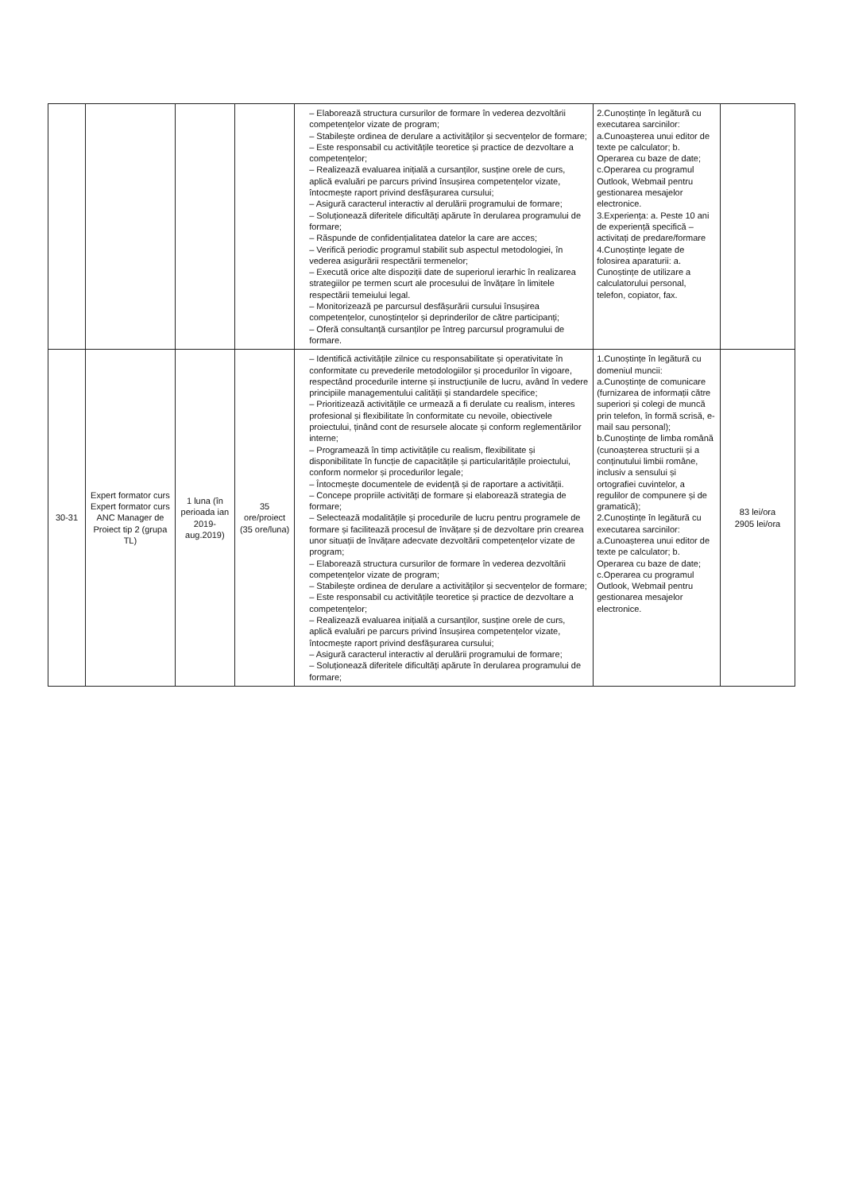| | | | | – Elaborează structura cursurilor de formare în vederea dezvoltării competențelor vizate de program; – Stabilește ordinea de derulare a activităților și secvențelor de formare; – Este responsabil cu activitățile teoretice și practice de dezvoltare a competențelor; – Realizează evaluarea inițială a cursanților, susține orele de curs, aplică evaluări pe parcurs privind însușirea competențelor vizate, întocmește raport privind desfășurarea cursului; – Asigură caracterul interactiv al derulării programului de formare; – Soluționează diferitele dificultăți apărute în derularea programului de formare; – Răspunde de confidențialitatea datelor la care are acces; – Verifică periodic programul stabilit sub aspectul metodologiei, în vederea asigurării respectării termenelor; – Execută orice alte dispoziții date de superiorul ierarhic în realizarea strategiilor pe termen scurt ale procesului de învățare în limitele respectării temeiului legal. – Monitorizează pe parcursul desfășurării cursului însușirea competențelor, cunoștințelor și deprinderilor de către participanți; – Oferă consultanță cursanților pe întreg parcursul programului de formare. | 2.Cunoștințe în legătură cu executarea sarcinilor: a.Cunoașterea unui editor de texte pe calculator; b. Operarea cu baze de date; c.Operarea cu programul Outlook, Webmail pentru gestionarea mesajelor electronice. 3.Experiența: a. Peste 10 ani de experiență specifică – activitați de predare/formare 4.Cunoștințe legate de folosirea aparaturii: a. Cunoștințe de utilizare a calculatorului personal, telefon, copiator, fax. | |
| 30-31 | Expert formator curs Expert formator curs ANC Manager de Proiect tip 2 (grupa TL) | 1 luna (în perioada ian 2019- aug.2019) | 35 ore/proiect (35 ore/luna) | – Identifică activitățile zilnice cu responsabilitate și operativitate în conformitate cu prevederile metodologiilor și procedurilor în vigoare, respectând procedurile interne și instrucțiunile de lucru, având în vedere principiile managementului calității și standardele specifice; – Prioritizează activitățile ce urmează a fi derulate cu realism, interes profesional și flexibilitate în conformitate cu nevoile, obiectivele proiectului, ținând cont de resursele alocate și conform reglementărilor interne; – Programează în timp activitățile cu realism, flexibilitate și disponibilitate în funcție de capacitățile și particularitățile proiectului, conform normelor și procedurilor legale; – Întocmește documentele de evidență și de raportare a activității. – Concepe propriile activități de formare și elaborează strategia de formare; – Selectează modalitățile și procedurile de lucru pentru programele de formare și facilitează procesul de învățare și de dezvoltare prin crearea unor situații de învățare adecvate dezvoltării competențelor vizate de program; – Elaborează structura cursurilor de formare în vederea dezvoltării competențelor vizate de program; – Stabilește ordinea de derulare a activităților și secvențelor de formare; – Este responsabil cu activitățile teoretice și practice de dezvoltare a competențelor; – Realizează evaluarea inițială a cursanților, susține orele de curs, aplică evaluări pe parcurs privind însușirea competențelor vizate, întocmește raport privind desfășurarea cursului; – Asigură caracterul interactiv al derulării programului de formare; – Soluționează diferitele dificultăți apărute în derularea programului de formare; | 1.Cunoștințe în legătură cu domeniul muncii: a.Cunoștințe de comunicare (furnizarea de informații către superiori și colegi de muncă prin telefon, în formă scrisă, e-mail sau personal); b.Cunoștințe de limba română (cunoașterea structurii și a conținutului limbii române, inclusiv a sensului și ortografiei cuvintelor, a regulilor de compunere și de gramatică); 2.Cunoștințe în legătură cu executarea sarcinilor: a.Cunoașterea unui editor de texte pe calculator; b. Operarea cu baze de date; c.Operarea cu programul Outlook, Webmail pentru gestionarea mesajelor electronice. | 83 lei/ora 2905 lei/ora |